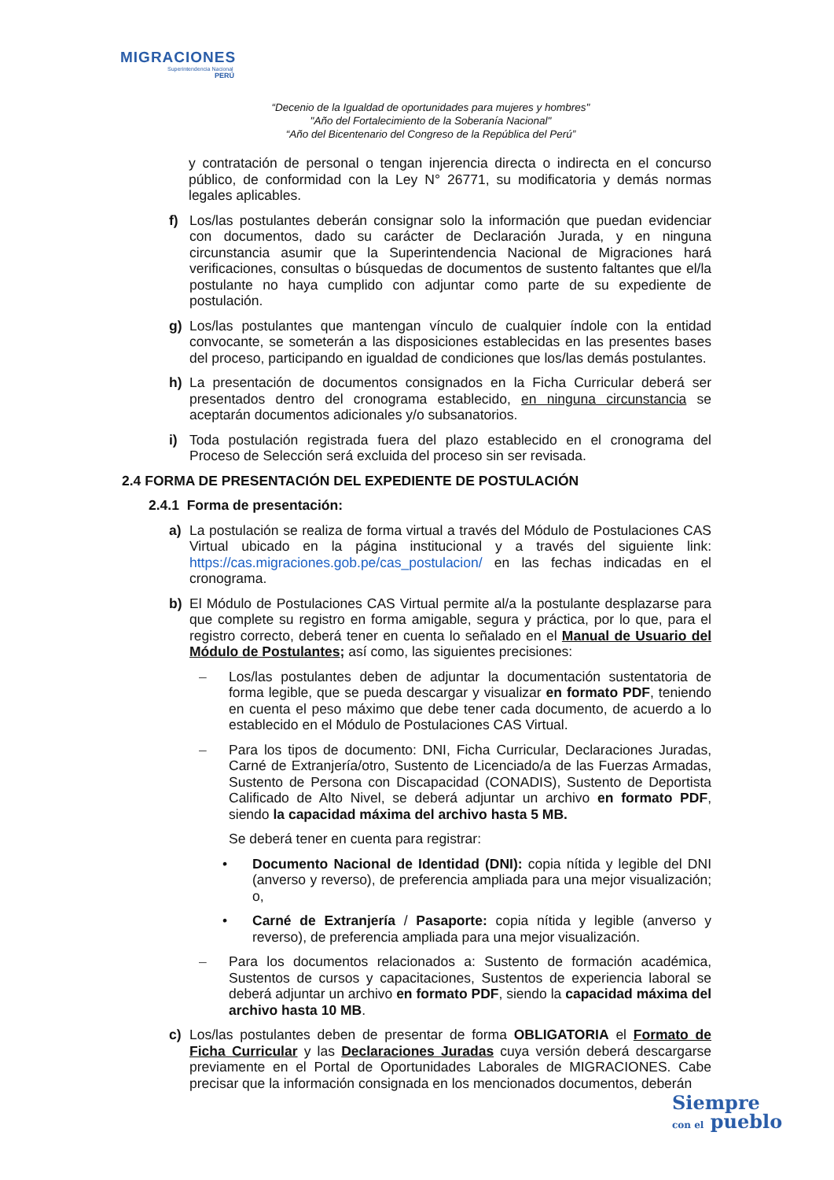MIGRACIONES
Superintendencia Nacional
PERÚ
“Decenio de la Igualdad de oportunidades para mujeres y hombres"
"Año del Fortalecimiento de la Soberanía Nacional"
“Año del Bicentenario del Congreso de la República del Perú”
y contratación de personal o tengan injerencia directa o indirecta en el concurso público, de conformidad con la Ley N° 26771, su modificatoria y demás normas legales aplicables.
f) Los/las postulantes deberán consignar solo la información que puedan evidenciar con documentos, dado su carácter de Declaración Jurada, y en ninguna circunstancia asumir que la Superintendencia Nacional de Migraciones hará verificaciones, consultas o búsquedas de documentos de sustento faltantes que el/la postulante no haya cumplido con adjuntar como parte de su expediente de postulación.
g) Los/las postulantes que mantengan vínculo de cualquier índole con la entidad convocante, se someterán a las disposiciones establecidas en las presentes bases del proceso, participando en igualdad de condiciones que los/las demás postulantes.
h) La presentación de documentos consignados en la Ficha Curricular deberá ser presentados dentro del cronograma establecido, en ninguna circunstancia se aceptarán documentos adicionales y/o subsanatorios.
i) Toda postulación registrada fuera del plazo establecido en el cronograma del Proceso de Selección será excluida del proceso sin ser revisada.
2.4 FORMA DE PRESENTACIÓN DEL EXPEDIENTE DE POSTULACIÓN
2.4.1 Forma de presentación:
a) La postulación se realiza de forma virtual a través del Módulo de Postulaciones CAS Virtual ubicado en la página institucional y a través del siguiente link: https://cas.migraciones.gob.pe/cas_postulacion/ en las fechas indicadas en el cronograma.
b) El Módulo de Postulaciones CAS Virtual permite al/a la postulante desplazarse para que complete su registro en forma amigable, segura y práctica, por lo que, para el registro correcto, deberá tener en cuenta lo señalado en el Manual de Usuario del Módulo de Postulantes; así como, las siguientes precisiones:
– Los/las postulantes deben de adjuntar la documentación sustentatoria de forma legible, que se pueda descargar y visualizar en formato PDF, teniendo en cuenta el peso máximo que debe tener cada documento, de acuerdo a lo establecido en el Módulo de Postulaciones CAS Virtual.
– Para los tipos de documento: DNI, Ficha Curricular, Declaraciones Juradas, Carné de Extranjería/otro, Sustento de Licenciado/a de las Fuerzas Armadas, Sustento de Persona con Discapacidad (CONADIS), Sustento de Deportista Calificado de Alto Nivel, se deberá adjuntar un archivo en formato PDF, siendo la capacidad máxima del archivo hasta 5 MB.
Se deberá tener en cuenta para registrar:
• Documento Nacional de Identidad (DNI): copia nítida y legible del DNI (anverso y reverso), de preferencia ampliada para una mejor visualización; o,
• Carné de Extranjería / Pasaporte: copia nítida y legible (anverso y reverso), de preferencia ampliada para una mejor visualización.
– Para los documentos relacionados a: Sustento de formación académica, Sustentos de cursos y capacitaciones, Sustentos de experiencia laboral se deberá adjuntar un archivo en formato PDF, siendo la capacidad máxima del archivo hasta 10 MB.
c) Los/las postulantes deben de presentar de forma OBLIGATORIA el Formato de Ficha Curricular y las Declaraciones Juradas cuya versión deberá descargarse previamente en el Portal de Oportunidades Laborales de MIGRACIONES. Cabe precisar que la información consignada en los mencionados documentos, deberán
Siempre
con el pueblo